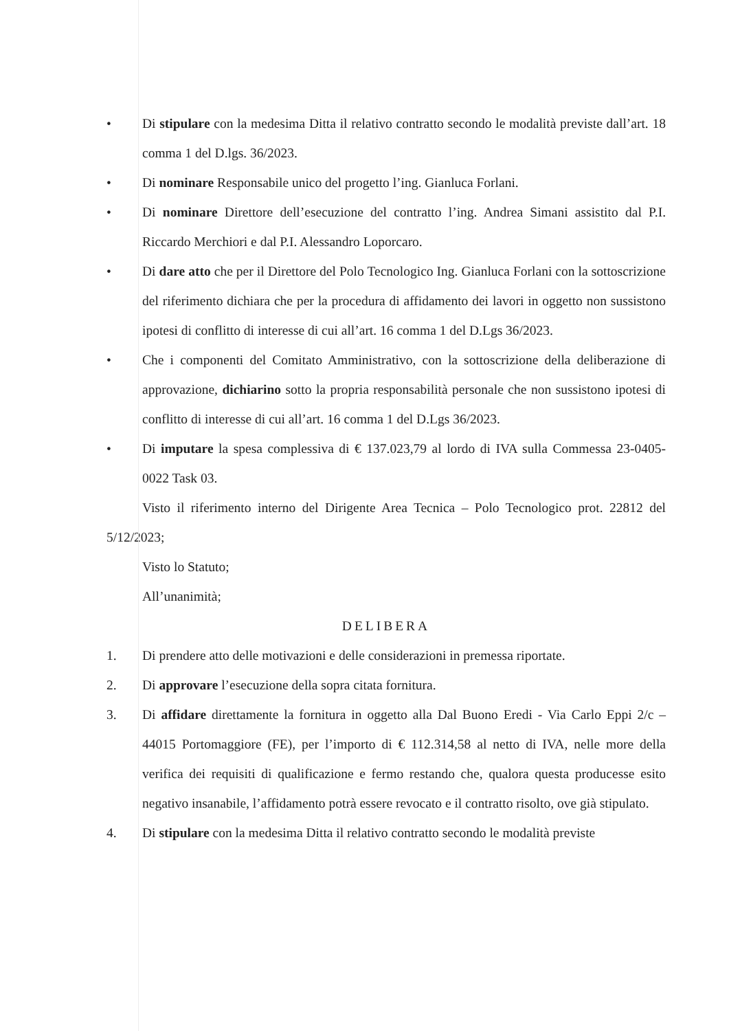• Di stipulare con la medesima Ditta il relativo contratto secondo le modalità previste dall’art. 18 comma 1 del D.lgs. 36/2023.
• Di nominare Responsabile unico del progetto l’ing. Gianluca Forlani.
• Di nominare Direttore dell’esecuzione del contratto l’ing. Andrea Simani assistito dal P.I. Riccardo Merchiori e dal P.I. Alessandro Loporcaro.
• Di dare atto che per il Direttore del Polo Tecnologico Ing. Gianluca Forlani con la sottoscrizione del riferimento dichiara che per la procedura di affidamento dei lavori in oggetto non sussistono ipotesi di conflitto di interesse di cui all’art. 16 comma 1 del D.Lgs 36/2023.
• Che i componenti del Comitato Amministrativo, con la sottoscrizione della deliberazione di approvazione, dichiarino sotto la propria responsabilità personale che non sussistono ipotesi di conflitto di interesse di cui all’art. 16 comma 1 del D.Lgs 36/2023.
• Di imputare la spesa complessiva di € 137.023,79 al lordo di IVA sulla Commessa 23-0405-0022 Task 03.
Visto il riferimento interno del Dirigente Area Tecnica – Polo Tecnologico prot. 22812 del 5/12/2023;
Visto lo Statuto;
All’unanimità;
DELIBERA
1. Di prendere atto delle motivazioni e delle considerazioni in premessa riportate.
2. Di approvare l’esecuzione della sopra citata fornitura.
3. Di affidare direttamente la fornitura in oggetto alla Dal Buono Eredi - Via Carlo Eppi 2/c – 44015 Portomaggiore (FE), per l’importo di € 112.314,58 al netto di IVA, nelle more della verifica dei requisiti di qualificazione e fermo restando che, qualora questa producesse esito negativo insanabile, l’affidamento potrà essere revocato e il contratto risolto, ove già stipulato.
4. Di stipulare con la medesima Ditta il relativo contratto secondo le modalità previste